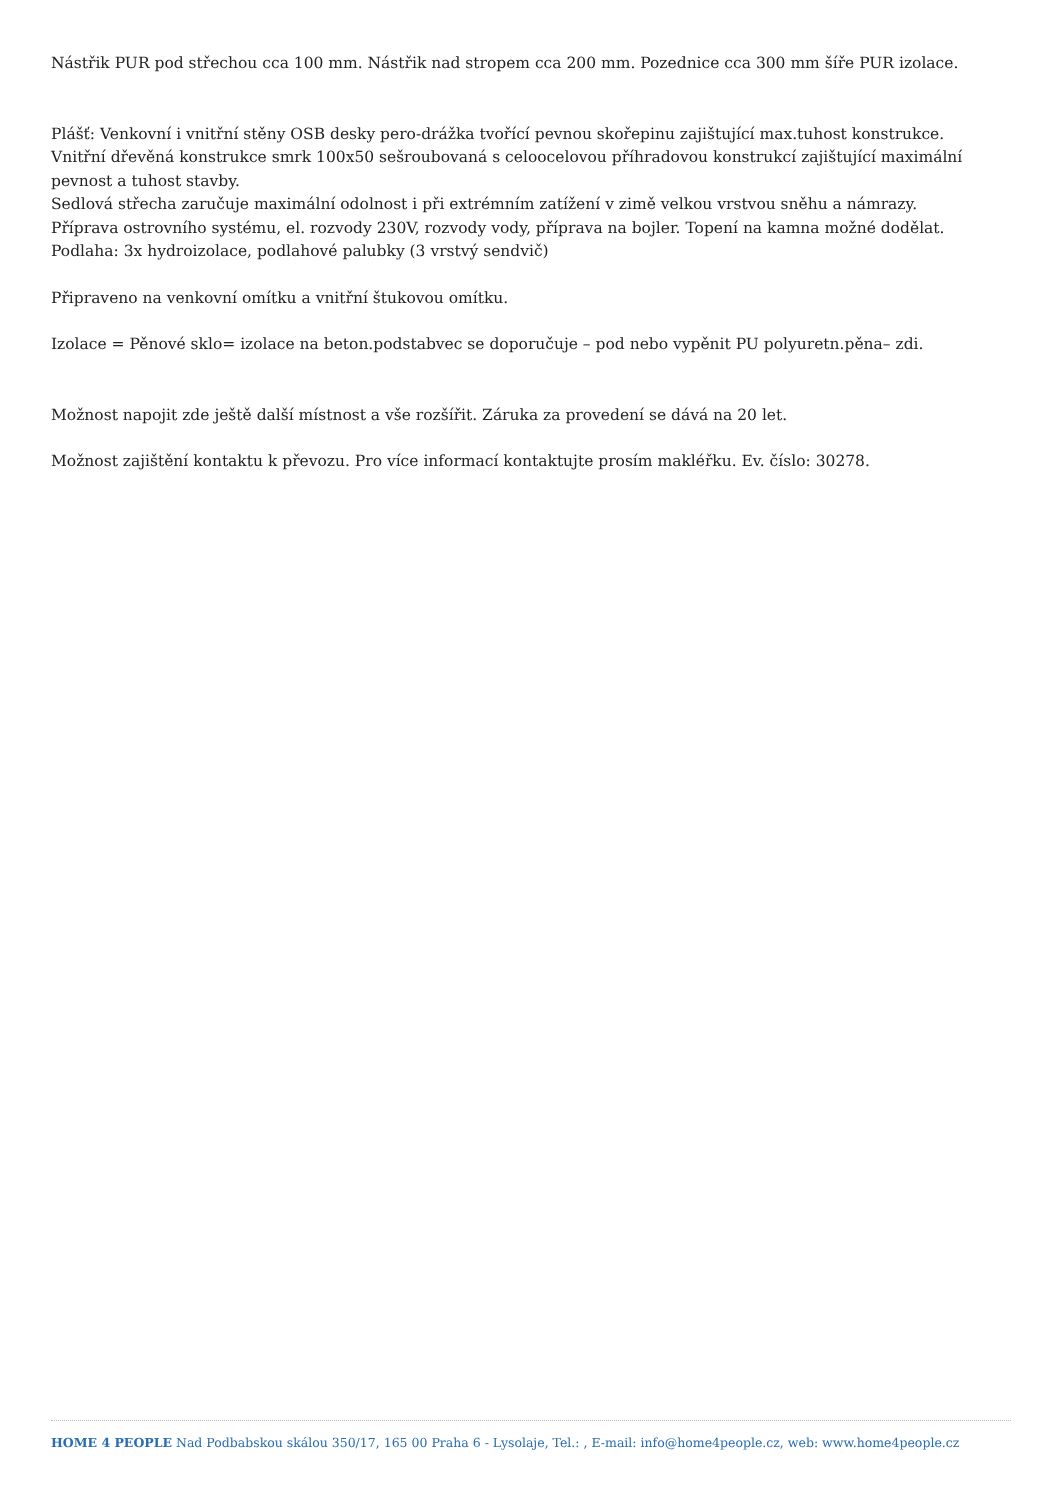Nástřik PUR pod střechou cca 100 mm. Nástřik nad stropem cca 200 mm. Pozednice cca 300 mm šíře PUR izolace.
Plášť: Venkovní i vnitřní stěny OSB desky pero-drážka tvořící pevnou skořepinu zajištující max.tuhost konstrukce.
Vnitřní dřevěná konstrukce smrk 100x50 sešroubovaná s celoocelovou příhradovou konstrukcí zajištující maximální pevnost a tuhost stavby.
Sedlová střecha zaručuje maximální odolnost i při extrémním zatížení v zimě velkou vrstvou sněhu a námrazy.
Příprava ostrovního systému, el. rozvody 230V, rozvody vody, příprava na bojler. Topení na kamna možné dodělat.
Podlaha: 3x hydroizolace, podlahové palubky (3 vrstvý sendvič)
Připraveno na venkovní omítku a vnitřní štukovou omítku.
Izolace = Pěnové sklo= izolace na beton.podstabvec se doporučuje – pod nebo vypěnit PU polyuretn.pěna– zdi.
Možnost napojit zde ještě další místnost a vše rozšířit. Záruka za provedení se dává na 20 let.
Možnost zajištění kontaktu k převozu. Pro více informací kontaktujte prosím makléřku. Ev. číslo: 30278.
HOME 4 PEOPLE Nad Podbabskou skálou 350/17, 165 00 Praha 6 - Lysolaje, Tel.: , E-mail: info@home4people.cz, web: www.home4people.cz